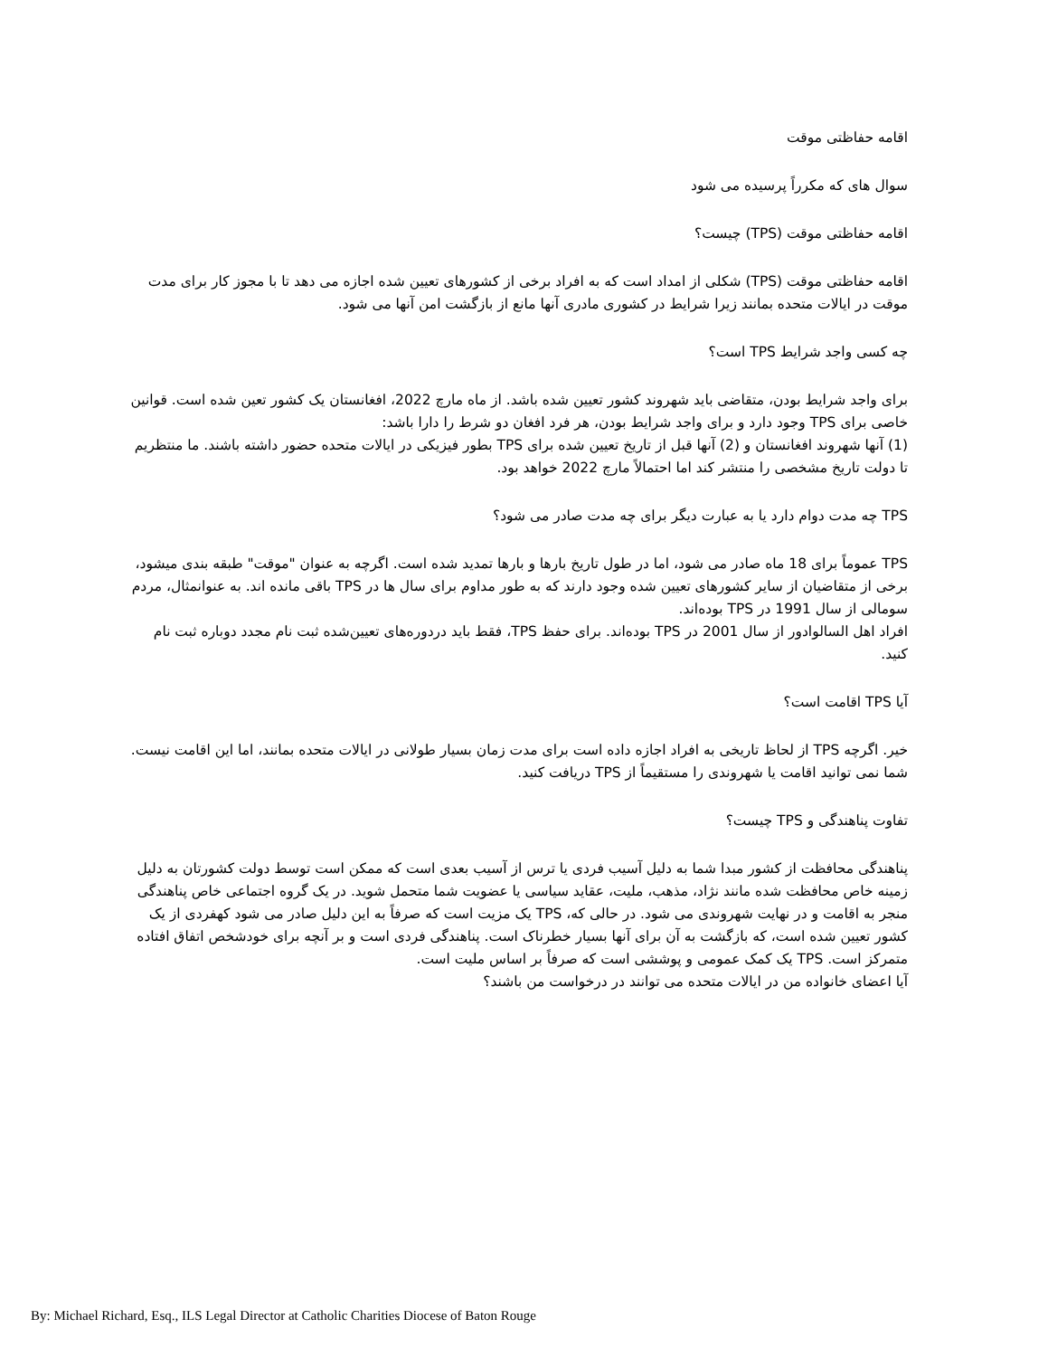اقامه حفاظتی موقت
سوال های که مکرراً پرسیده می شود
اقامه حفاظتی موقت (TPS) چیست؟
اقامه حفاظتی موقت (TPS) شکلی از امداد است که به افراد برخی از کشورهای تعیین شده اجازه می دهد تا با مجوز کار برای مدت موقت در ایالات متحده بمانند زیرا شرایط در کشوری مادری آنها مانع از بازگشت امن آنها می شود.
چه کسی واجد شرایط TPS است؟
برای واجد شرایط بودن، متقاضی باید شهروند کشور تعیین شده باشد. از ماه مارچ 2022، افغانستان یک کشور تعین شده است. قوانین خاصی برای TPS وجود دارد و برای واجد شرایط بودن، هر فرد افغان دو شرط را دارا باشد:
(1) آنها شهروند افغانستان و (2) آنها قبل از تاریخ تعیین شده برای TPS بطور فیزیکی در ایالات متحده حضور داشته باشند. ما منتظریم تا دولت تاریخ مشخصی را منتشر کند اما احتمالاً مارچ 2022 خواهد بود.
TPS چه مدت دوام دارد یا به عبارت دیگر برای چه مدت صادر می شود؟
TPS عموماً برای 18 ماه صادر می شود، اما در طول تاریخ بارها و بارها تمدید شده است. اگرچه به عنوان "موقت" طبقه بندی میشود، برخی از متقاضیان از سایر کشورهای تعیین شده وجود دارند که به طور مداوم برای سال ها در TPS باقی مانده اند. به عنوانمثال، مردم سومالی از سال 1991 در TPS بوده‌اند.
افراد اهل السالوادور از سال 2001 در TPS بوده‌اند. برای حفظ TPS، فقط باید دردوره‌های تعیین‌شده ثبت نام مجدد دوباره ثبت نام کنید.
آیا TPS اقامت است؟
خیر. اگرچه TPS از لحاظ تاریخی به افراد اجازه داده است برای مدت زمان بسیار طولانی در ایالات متحده بمانند، اما این اقامت نیست. شما نمی توانید اقامت یا شهروندی را مستقیماً از TPS دریافت کنید.
تفاوت پناهندگی و TPS چیست؟
پناهندگی محافظت از کشور مبدا شما به دلیل آسیب فردی یا ترس از آسیب بعدی است که ممکن است توسط دولت کشورتان به دلیل زمینه خاص محافظت شده مانند نژاد، مذهب، ملیت، عقاید سیاسی یا عضویت شما متحمل شوید. در یک گروه اجتماعی خاص پناهندگی منجر به اقامت و در نهایت شهروندی می شود. در حالی که، TPS یک مزیت است که صرفاً به این دلیل صادر می شود کهفردی از یک کشور تعیین شده است، که بازگشت به آن برای آنها بسیار خطرناک است. پناهندگی فردی است و بر آنچه برای خودشخص اتفاق افتاده متمرکز است. TPS یک کمک عمومی و پوششی است که صرفاً بر اساس ملیت است.
آیا اعضای خانواده من در ایالات متحده می توانند در درخواست من باشند؟
By: Michael Richard, Esq., ILS Legal Director at Catholic Charities Diocese of Baton Rouge